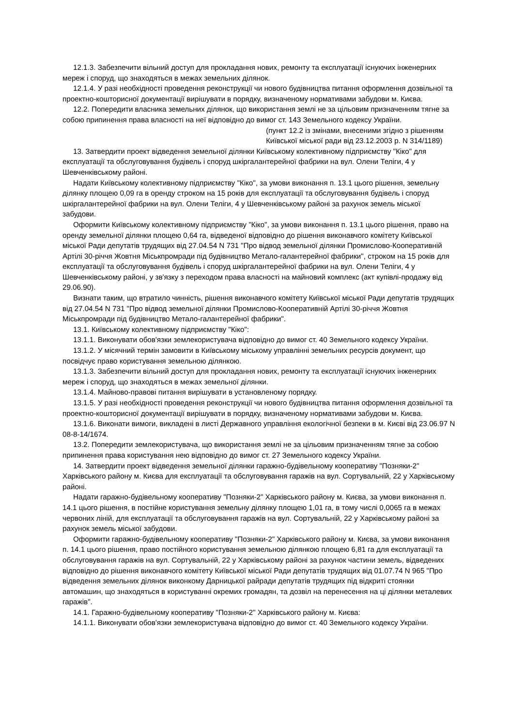12.1.3. Забезпечити вільний доступ для прокладання нових, ремонту та експлуатації існуючих інженерних мереж і споруд, що знаходяться в межах земельних ділянок.
12.1.4. У разі необхідності проведення реконструкції чи нового будівництва питання оформлення дозвільної та проектно-кошторисної документації вирішувати в порядку, визначеному нормативами забудови м. Києва.
12.2. Попередити власника земельних ділянок, що використання землі не за цільовим призначенням тягне за собою припинення права власності на неї відповідно до вимог ст. 143 Земельного кодексу України.
(пункт 12.2 із змінами, внесеними згідно з рішенням Київської міської ради від 23.12.2003 р. N 314/1189)
13. Затвердити проект відведення земельної ділянки Київському колективному підприємству "Кіко" для експлуатації та обслуговування будівель і споруд шкіргалантерейної фабрики на вул. Олени Теліги, 4 у Шевченківському районі.
Надати Київському колективному підприємству "Кіко", за умови виконання п. 13.1 цього рішення, земельну ділянку площею 0,09 га в оренду строком на 15 років для експлуатації та обслуговування будівель і споруд шкіргалантерейної фабрики на вул. Олени Теліги, 4 у Шевченківському районі за рахунок земель міської забудови.
Оформити Київському колективному підприємству "Кіко", за умови виконання п. 13.1 цього рішення, право на оренду земельної ділянки площею 0,64 га, відведеної відповідно до рішення виконавчого комітету Київської міської Ради депутатів трудящих від 27.04.54 N 731 "Про відвод земельної ділянки Промислово-Кооперативній Артілі 30-річчя Жовтня Міськпромради під будівництво Метало-галантерейної фабрики", строком на 15 років для експлуатації та обслуговування будівель і споруд шкіргалантерейної фабрики на вул. Олени Теліги, 4 у Шевченківському районі, у зв'язку з переходом права власності на майновий комплекс (акт купівлі-продажу від 29.06.90).
Визнати таким, що втратило чинність, рішення виконавчого комітету Київської міської Ради депутатів трудящих від 27.04.54 N 731 "Про відвод земельної ділянки Промислово-Кооперативній Артілі 30-річчя Жовтня Міськпромради під будівництво Метало-галантерейної фабрики".
13.1. Київському колективному підприємству "Кіко":
13.1.1. Виконувати обов'язки землекористувача відповідно до вимог ст. 40 Земельного кодексу України.
13.1.2. У місячний термін замовити в Київському міському управлінні земельних ресурсів документ, що посвідчує право користування земельною ділянкою.
13.1.3. Забезпечити вільний доступ для прокладання нових, ремонту та експлуатації існуючих інженерних мереж і споруд, що знаходяться в межах земельної ділянки.
13.1.4. Майново-правові питання вирішувати в установленому порядку.
13.1.5. У разі необхідності проведення реконструкції чи нового будівництва питання оформлення дозвільної та проектно-кошторисної документації вирішувати в порядку, визначеному нормативами забудови м. Києва.
13.1.6. Виконати вимоги, викладені в листі Державного управління екологічної безпеки в м. Києві від 23.06.97 N 08-8-14/1674.
13.2. Попередити землекористувача, що використання землі не за цільовим призначенням тягне за собою припинення права користування нею відповідно до вимог ст. 27 Земельного кодексу України.
14. Затвердити проект відведення земельної ділянки гаражно-будівельному кооперативу "Позняки-2" Харківського району м. Києва для експлуатації та обслуговування гаражів на вул. Сортувальній, 22 у Харківському районі.
Надати гаражно-будівельному кооперативу "Позняки-2" Харківського району м. Києва, за умови виконання п. 14.1 цього рішення, в постійне користування земельну ділянку площею 1,01 га, в тому числі 0,0065 га в межах червоних ліній, для експлуатації та обслуговування гаражів на вул. Сортувальній, 22 у Харківському районі за рахунок земель міської забудови.
Оформити гаражно-будівельному кооперативу "Позняки-2" Харківського району м. Києва, за умови виконання п. 14.1 цього рішення, право постійного користування земельною ділянкою площею 6,81 га для експлуатації та обслуговування гаражів на вул. Сортувальній, 22 у Харківському районі за рахунок частини земель, відведених відповідно до рішення виконавчого комітету Київської міської Ради депутатів трудящих від 01.07.74 N 965 "Про відведення земельних ділянок виконкому Дарницької райради депутатів трудящих під відкриті стоянки автомашин, що знаходяться в користуванні окремих громадян, та дозвіл на перенесення на ці ділянки металевих гаражів".
14.1. Гаражно-будівельному кооперативу "Позняки-2" Харківського району м. Києва:
14.1.1. Виконувати обов'язки землекористувача відповідно до вимог ст. 40 Земельного кодексу України.